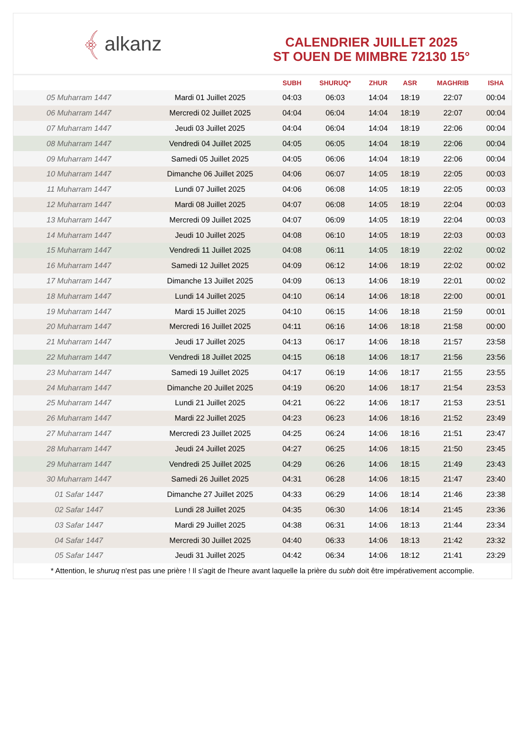﴾ alkanz
CALENDRIER JUILLET 2025
ST OUEN DE MIMBRE 72130 15°
| | | SUBH | SHURUQ* | ZHUR | ASR | MAGHRIB | ISHA |
| --- | --- | --- | --- | --- | --- | --- | --- |
| 05 Muharram 1447 | Mardi 01 Juillet 2025 | 04:03 | 06:03 | 14:04 | 18:19 | 22:07 | 00:04 |
| 06 Muharram 1447 | Mercredi 02 Juillet 2025 | 04:04 | 06:04 | 14:04 | 18:19 | 22:07 | 00:04 |
| 07 Muharram 1447 | Jeudi 03 Juillet 2025 | 04:04 | 06:04 | 14:04 | 18:19 | 22:06 | 00:04 |
| 08 Muharram 1447 | Vendredi 04 Juillet 2025 | 04:05 | 06:05 | 14:04 | 18:19 | 22:06 | 00:04 |
| 09 Muharram 1447 | Samedi 05 Juillet 2025 | 04:05 | 06:06 | 14:04 | 18:19 | 22:06 | 00:04 |
| 10 Muharram 1447 | Dimanche 06 Juillet 2025 | 04:06 | 06:07 | 14:05 | 18:19 | 22:05 | 00:03 |
| 11 Muharram 1447 | Lundi 07 Juillet 2025 | 04:06 | 06:08 | 14:05 | 18:19 | 22:05 | 00:03 |
| 12 Muharram 1447 | Mardi 08 Juillet 2025 | 04:07 | 06:08 | 14:05 | 18:19 | 22:04 | 00:03 |
| 13 Muharram 1447 | Mercredi 09 Juillet 2025 | 04:07 | 06:09 | 14:05 | 18:19 | 22:04 | 00:03 |
| 14 Muharram 1447 | Jeudi 10 Juillet 2025 | 04:08 | 06:10 | 14:05 | 18:19 | 22:03 | 00:03 |
| 15 Muharram 1447 | Vendredi 11 Juillet 2025 | 04:08 | 06:11 | 14:05 | 18:19 | 22:02 | 00:02 |
| 16 Muharram 1447 | Samedi 12 Juillet 2025 | 04:09 | 06:12 | 14:06 | 18:19 | 22:02 | 00:02 |
| 17 Muharram 1447 | Dimanche 13 Juillet 2025 | 04:09 | 06:13 | 14:06 | 18:19 | 22:01 | 00:02 |
| 18 Muharram 1447 | Lundi 14 Juillet 2025 | 04:10 | 06:14 | 14:06 | 18:18 | 22:00 | 00:01 |
| 19 Muharram 1447 | Mardi 15 Juillet 2025 | 04:10 | 06:15 | 14:06 | 18:18 | 21:59 | 00:01 |
| 20 Muharram 1447 | Mercredi 16 Juillet 2025 | 04:11 | 06:16 | 14:06 | 18:18 | 21:58 | 00:00 |
| 21 Muharram 1447 | Jeudi 17 Juillet 2025 | 04:13 | 06:17 | 14:06 | 18:18 | 21:57 | 23:58 |
| 22 Muharram 1447 | Vendredi 18 Juillet 2025 | 04:15 | 06:18 | 14:06 | 18:17 | 21:56 | 23:56 |
| 23 Muharram 1447 | Samedi 19 Juillet 2025 | 04:17 | 06:19 | 14:06 | 18:17 | 21:55 | 23:55 |
| 24 Muharram 1447 | Dimanche 20 Juillet 2025 | 04:19 | 06:20 | 14:06 | 18:17 | 21:54 | 23:53 |
| 25 Muharram 1447 | Lundi 21 Juillet 2025 | 04:21 | 06:22 | 14:06 | 18:17 | 21:53 | 23:51 |
| 26 Muharram 1447 | Mardi 22 Juillet 2025 | 04:23 | 06:23 | 14:06 | 18:16 | 21:52 | 23:49 |
| 27 Muharram 1447 | Mercredi 23 Juillet 2025 | 04:25 | 06:24 | 14:06 | 18:16 | 21:51 | 23:47 |
| 28 Muharram 1447 | Jeudi 24 Juillet 2025 | 04:27 | 06:25 | 14:06 | 18:15 | 21:50 | 23:45 |
| 29 Muharram 1447 | Vendredi 25 Juillet 2025 | 04:29 | 06:26 | 14:06 | 18:15 | 21:49 | 23:43 |
| 30 Muharram 1447 | Samedi 26 Juillet 2025 | 04:31 | 06:28 | 14:06 | 18:15 | 21:47 | 23:40 |
| 01 Safar 1447 | Dimanche 27 Juillet 2025 | 04:33 | 06:29 | 14:06 | 18:14 | 21:46 | 23:38 |
| 02 Safar 1447 | Lundi 28 Juillet 2025 | 04:35 | 06:30 | 14:06 | 18:14 | 21:45 | 23:36 |
| 03 Safar 1447 | Mardi 29 Juillet 2025 | 04:38 | 06:31 | 14:06 | 18:13 | 21:44 | 23:34 |
| 04 Safar 1447 | Mercredi 30 Juillet 2025 | 04:40 | 06:33 | 14:06 | 18:13 | 21:42 | 23:32 |
| 05 Safar 1447 | Jeudi 31 Juillet 2025 | 04:42 | 06:34 | 14:06 | 18:12 | 21:41 | 23:29 |
* Attention, le shuruq n'est pas une prière ! Il s'agit de l'heure avant laquelle la prière du subh doit être impérativement accomplie.